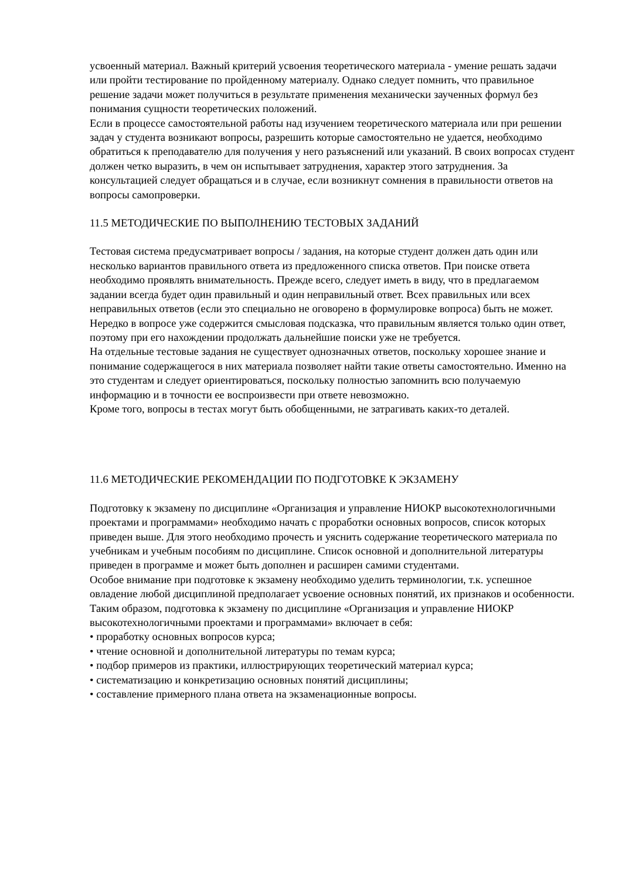усвоенный материал. Важный критерий усвоения теоретического материала - умение решать задачи или пройти тестирование по пройденному материалу. Однако следует помнить, что правильное решение задачи может получиться в результате применения механически заученных формул без понимания сущности теоретических положений.
Если в процессе самостоятельной работы над изучением теоретического материала или при решении задач у студента возникают вопросы, разрешить которые самостоятельно не удается, необходимо обратиться к преподавателю для получения у него разъяснений или указаний. В своих вопросах студент должен четко выразить, в чем он испытывает затруднения, характер этого затруднения. За консультацией следует обращаться и в случае, если возникнут сомнения в правильности ответов на вопросы самопроверки.
11.5 МЕТОДИЧЕСКИЕ ПО ВЫПОЛНЕНИЮ ТЕСТОВЫХ ЗАДАНИЙ
Тестовая система предусматривает вопросы / задания, на которые студент должен дать один или несколько вариантов правильного ответа из предложенного списка ответов. При поиске ответа необходимо проявлять внимательность. Прежде всего, следует иметь в виду, что в предлагаемом задании всегда будет один правильный и один неправильный ответ. Всех правильных или всех неправильных ответов (если это специально не оговорено в формулировке вопроса) быть не может. Нередко в вопросе уже содержится смысловая подсказка, что правильным является только один ответ, поэтому при его нахождении продолжать дальнейшие поиски уже не требуется.
На отдельные тестовые задания не существует однозначных ответов, поскольку хорошее знание и понимание содержащегося в них материала позволяет найти такие ответы самостоятельно. Именно на это студентам и следует ориентироваться, поскольку полностью запомнить всю получаемую информацию и в точности ее воспроизвести при ответе невозможно.
Кроме того, вопросы в тестах могут быть обобщенными, не затрагивать каких-то деталей.
11.6 МЕТОДИЧЕСКИЕ РЕКОМЕНДАЦИИ ПО ПОДГОТОВКЕ К ЭКЗАМЕНУ
Подготовку к экзамену по дисциплине «Организация и управление НИОКР высокотехнологичными проектами и программами» необходимо начать с проработки основных вопросов, список которых приведен выше. Для этого необходимо прочесть и уяснить содержание теоретического материала по учебникам и учебным пособиям по дисциплине. Список основной и дополнительной литературы приведен в программе и может быть дополнен и расширен самими студентами.
Особое внимание при подготовке к экзамену необходимо уделить терминологии, т.к. успешное овладение любой дисциплиной предполагает усвоение основных понятий, их признаков и особенности.
Таким образом, подготовка к экзамену по дисциплине «Организация и управление НИОКР высокотехнологичными проектами и программами» включает в себя:
• проработку основных вопросов курса;
• чтение основной и дополнительной литературы по темам курса;
• подбор примеров из практики, иллюстрирующих теоретический материал курса;
• систематизацию и конкретизацию основных понятий дисциплины;
• составление примерного плана ответа на экзаменационные вопросы.